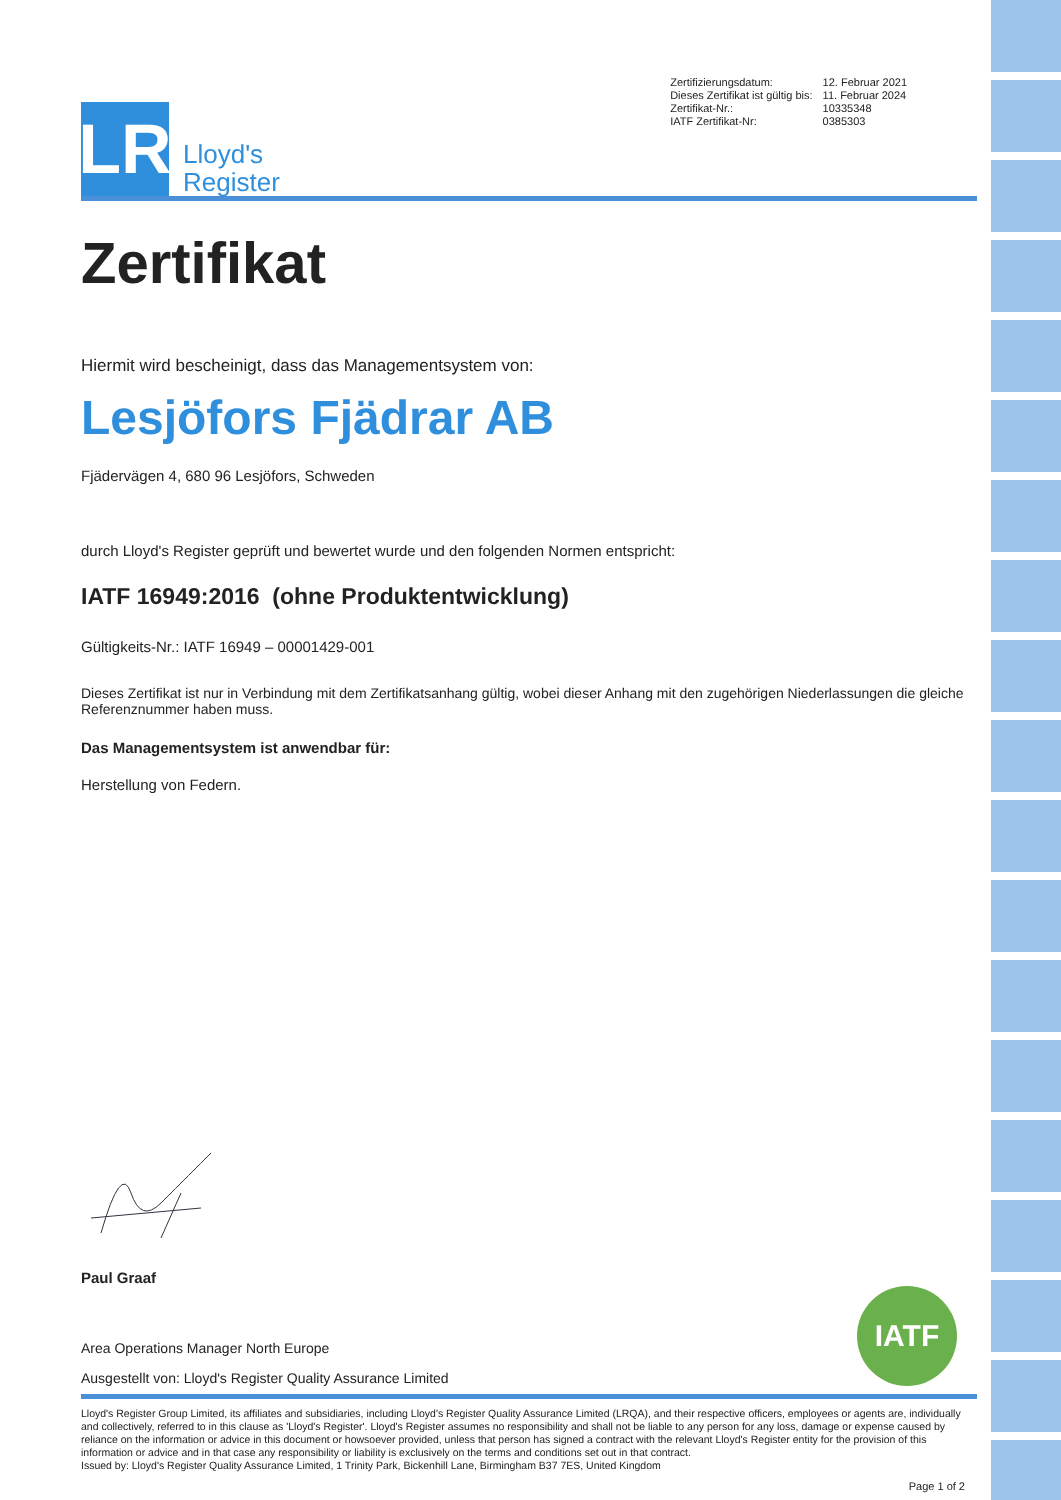LR
Lloyd's
Register
| Zertifizierungsdatum: | 12. Februar 2021 |
| Dieses Zertifikat ist gültig bis: | 11. Februar 2024 |
| Zertifikat-Nr.: | 10335348 |
| IATF Zertifikat-Nr: | 0385303 |
Zertifikat
Hiermit wird bescheinigt, dass das Managementsystem von:
Lesjöfors Fjädrar AB
Fjädervägen 4, 680 96 Lesjöfors, Schweden
durch Lloyd's Register geprüft und bewertet wurde und den folgenden Normen entspricht:
IATF 16949:2016 (ohne Produktentwicklung)
Gültigkeits-Nr.: IATF 16949 – 00001429-001
Dieses Zertifikat ist nur in Verbindung mit dem Zertifikatsanhang gültig, wobei dieser Anhang mit den zugehörigen Niederlassungen die gleiche Referenznummer haben muss.
Das Managementsystem ist anwendbar für:
Herstellung von Federn.
Paul Graaf
Area Operations Manager North Europe
Ausgestellt von: Lloyd's Register Quality Assurance Limited
IATF
Lloyd's Register Group Limited, its affiliates and subsidiaries, including Lloyd's Register Quality Assurance Limited (LRQA), and their respective officers, employees or agents are, individually and collectively, referred to in this clause as 'Lloyd's Register'. Lloyd's Register assumes no responsibility and shall not be liable to any person for any loss, damage or expense caused by reliance on the information or advice in this document or howsoever provided, unless that person has signed a contract with the relevant Lloyd's Register entity for the provision of this information or advice and in that case any responsibility or liability is exclusively on the terms and conditions set out in that contract.
Issued by: Lloyd's Register Quality Assurance Limited, 1 Trinity Park, Bickenhill Lane, Birmingham B37 7ES, United Kingdom
Page 1 of 2